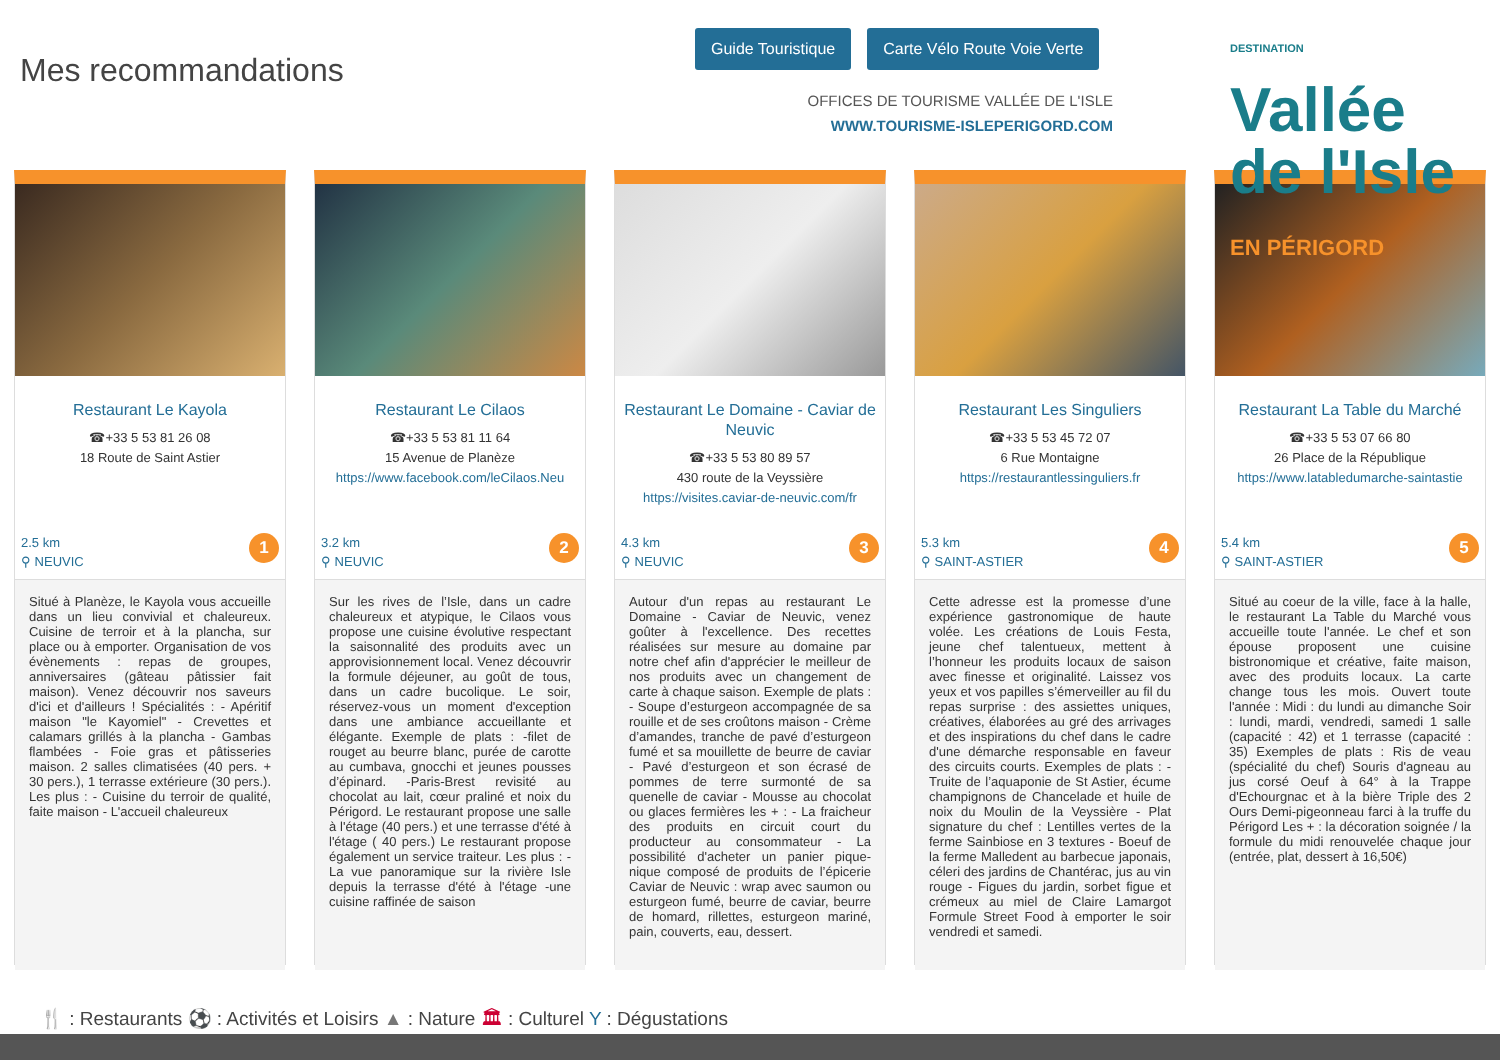Mes recommandations
Guide Touristique Carte Vélo Route Voie Verte
OFFICES DE TOURISME VALLÉE DE L'ISLE
WWW.TOURISME-ISLEPERIGORD.COM
DESTINATION
Vallée
de l'Isle
EN PÉRIGORD
Restaurant Le Kayola
☎+33 5 53 81 26 08
18 Route de Saint Astier
2.5 km
⚲ NEUVIC
1
Situé à Planèze, le Kayola vous accueille dans un lieu convivial et chaleureux. Cuisine de terroir et à la plancha, sur place ou à emporter. Organisation de vos évènements : repas de groupes, anniversaires (gâteau pâtissier fait maison). Venez découvrir nos saveurs d'ici et d'ailleurs ! Spécialités : - Apéritif maison "le Kayomiel" - Crevettes et calamars grillés à la plancha - Gambas flambées - Foie gras et pâtisseries maison. 2 salles climatisées (40 pers. + 30 pers.), 1 terrasse extérieure (30 pers.). Les plus : - Cuisine du terroir de qualité, faite maison - L'accueil chaleureux
Restaurant Le Cilaos
☎+33 5 53 81 11 64
15 Avenue de Planèze
https://www.facebook.com/leCilaos.Neu
3.2 km
⚲ NEUVIC
2
Sur les rives de l’Isle, dans un cadre chaleureux et atypique, le Cilaos vous propose une cuisine évolutive respectant la saisonnalité des produits avec un approvisionnement local. Venez découvrir la formule déjeuner, au goût de tous, dans un cadre bucolique. Le soir, réservez-vous un moment d'exception dans une ambiance accueillante et élégante. Exemple de plats : -filet de rouget au beurre blanc, purée de carotte au cumbava, gnocchi et jeunes pousses d’épinard. -Paris-Brest revisité au chocolat au lait, cœur praliné et noix du Périgord. Le restaurant propose une salle à l'étage (40 pers.) et une terrasse d'été à l'étage ( 40 pers.) Le restaurant propose également un service traiteur. Les plus : -La vue panoramique sur la rivière Isle depuis la terrasse d'été à l'étage -une cuisine raffinée de saison
Restaurant Le Domaine - Caviar de Neuvic
☎+33 5 53 80 89 57
430 route de la Veyssière
https://visites.caviar-de-neuvic.com/fr
4.3 km
⚲ NEUVIC
3
Autour d'un repas au restaurant Le Domaine - Caviar de Neuvic, venez goûter à l'excellence. Des recettes réalisées sur mesure au domaine par notre chef afin d'apprécier le meilleur de nos produits avec un changement de carte à chaque saison. Exemple de plats : - Soupe d’esturgeon accompagnée de sa rouille et de ses croûtons maison - Crème d’amandes, tranche de pavé d’esturgeon fumé et sa mouillette de beurre de caviar - Pavé d’esturgeon et son écrasé de pommes de terre surmonté de sa quenelle de caviar - Mousse au chocolat ou glaces fermières les + : - La fraicheur des produits en circuit court du producteur au consommateur - La possibilité d'acheter un panier pique-nique composé de produits de l’épicerie Caviar de Neuvic : wrap avec saumon ou esturgeon fumé, beurre de caviar, beurre de homard, rillettes, esturgeon mariné, pain, couverts, eau, dessert.
Restaurant Les Singuliers
☎+33 5 53 45 72 07
6 Rue Montaigne
https://restaurantlessinguliers.fr
5.3 km
⚲ SAINT-ASTIER
4
Cette adresse est la promesse d’une expérience gastronomique de haute volée. Les créations de Louis Festa, jeune chef talentueux, mettent à l’honneur les produits locaux de saison avec finesse et originalité. Laissez vos yeux et vos papilles s’émerveiller au fil du repas surprise : des assiettes uniques, créatives, élaborées au gré des arrivages et des inspirations du chef dans le cadre d'une démarche responsable en faveur des circuits courts. Exemples de plats : - Truite de l’aquaponie de St Astier, écume champignons de Chancelade et huile de noix du Moulin de la Veyssière - Plat signature du chef : Lentilles vertes de la ferme Sainbiose en 3 textures - Boeuf de la ferme Malledent au barbecue japonais, céleri des jardins de Chantérac, jus au vin rouge - Figues du jardin, sorbet figue et crémeux au miel de Claire Lamargot Formule Street Food à emporter le soir vendredi et samedi.
Restaurant La Table du Marché
☎+33 5 53 07 66 80
26 Place de la République
https://www.latabledumarche-saintastie
5.4 km
⚲ SAINT-ASTIER
5
Situé au coeur de la ville, face à la halle, le restaurant La Table du Marché vous accueille toute l'année. Le chef et son épouse proposent une cuisine bistronomique et créative, faite maison, avec des produits locaux. La carte change tous les mois. Ouvert toute l'année : Midi : du lundi au dimanche Soir : lundi, mardi, vendredi, samedi 1 salle (capacité : 42) et 1 terrasse (capacité : 35) Exemples de plats : Ris de veau (spécialité du chef) Souris d'agneau au jus corsé Oeuf à 64° à la Trappe d'Echourgnac et à la bière Triple des 2 Ours Demi-pigeonneau farci à la truffe du Périgord Les + : la décoration soignée / la formule du midi renouvelée chaque jour (entrée, plat, dessert à 16,50€)
🍴 : Restaurants ⚽ : Activités et Loisirs ▲ : Nature 🏛 : Culturel Y : Dégustations